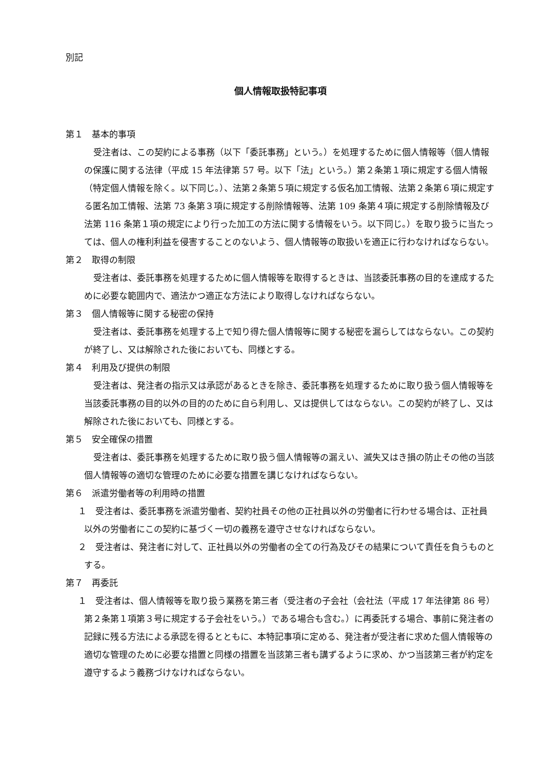別記
個人情報取扱特記事項
第１　基本的事項
受注者は、この契約による事務（以下「委託事務」という。）を処理するために個人情報等（個人情報の保護に関する法律（平成 15 年法律第 57 号。以下「法」という。）第２条第１項に規定する個人情報（特定個人情報を除く。以下同じ。）、法第２条第５項に規定する仮名加工情報、法第２条第６項に規定する匿名加工情報、法第 73 条第３項に規定する削除情報等、法第 109 条第４項に規定する削除情報及び法第 116 条第１項の規定により行った加工の方法に関する情報をいう。以下同じ。）を取り扱うに当たっては、個人の権利利益を侵害することのないよう、個人情報等の取扱いを適正に行わなければならない。
第２　取得の制限
受注者は、委託事務を処理するために個人情報等を取得するときは、当該委託事務の目的を達成するために必要な範囲内で、適法かつ適正な方法により取得しなければならない。
第３　個人情報等に関する秘密の保持
受注者は、委託事務を処理する上で知り得た個人情報等に関する秘密を漏らしてはならない。この契約が終了し、又は解除された後においても、同様とする。
第４　利用及び提供の制限
受注者は、発注者の指示又は承認があるときを除き、委託事務を処理するために取り扱う個人情報等を当該委託事務の目的以外の目的のために自ら利用し、又は提供してはならない。この契約が終了し、又は解除された後においても、同様とする。
第５　安全確保の措置
受注者は、委託事務を処理するために取り扱う個人情報等の漏えい、滅失又はき損の防止その他の当該個人情報等の適切な管理のために必要な措置を講じなければならない。
第６　派遣労働者等の利用時の措置
１　受注者は、委託事務を派遣労働者、契約社員その他の正社員以外の労働者に行わせる場合は、正社員以外の労働者にこの契約に基づく一切の義務を遵守させなければならない。
２　受注者は、発注者に対して、正社員以外の労働者の全ての行為及びその結果について責任を負うものとする。
第７　再委託
１　受注者は、個人情報等を取り扱う業務を第三者（受注者の子会社（会社法（平成 17 年法律第 86 号）第２条第１項第３号に規定する子会社をいう。）である場合も含む。）に再委託する場合、事前に発注者の記録に残る方法による承認を得るとともに、本特記事項に定める、発注者が受注者に求めた個人情報等の適切な管理のために必要な措置と同様の措置を当該第三者も講ずるように求め、かつ当該第三者が約定を遵守するよう義務づけなければならない。